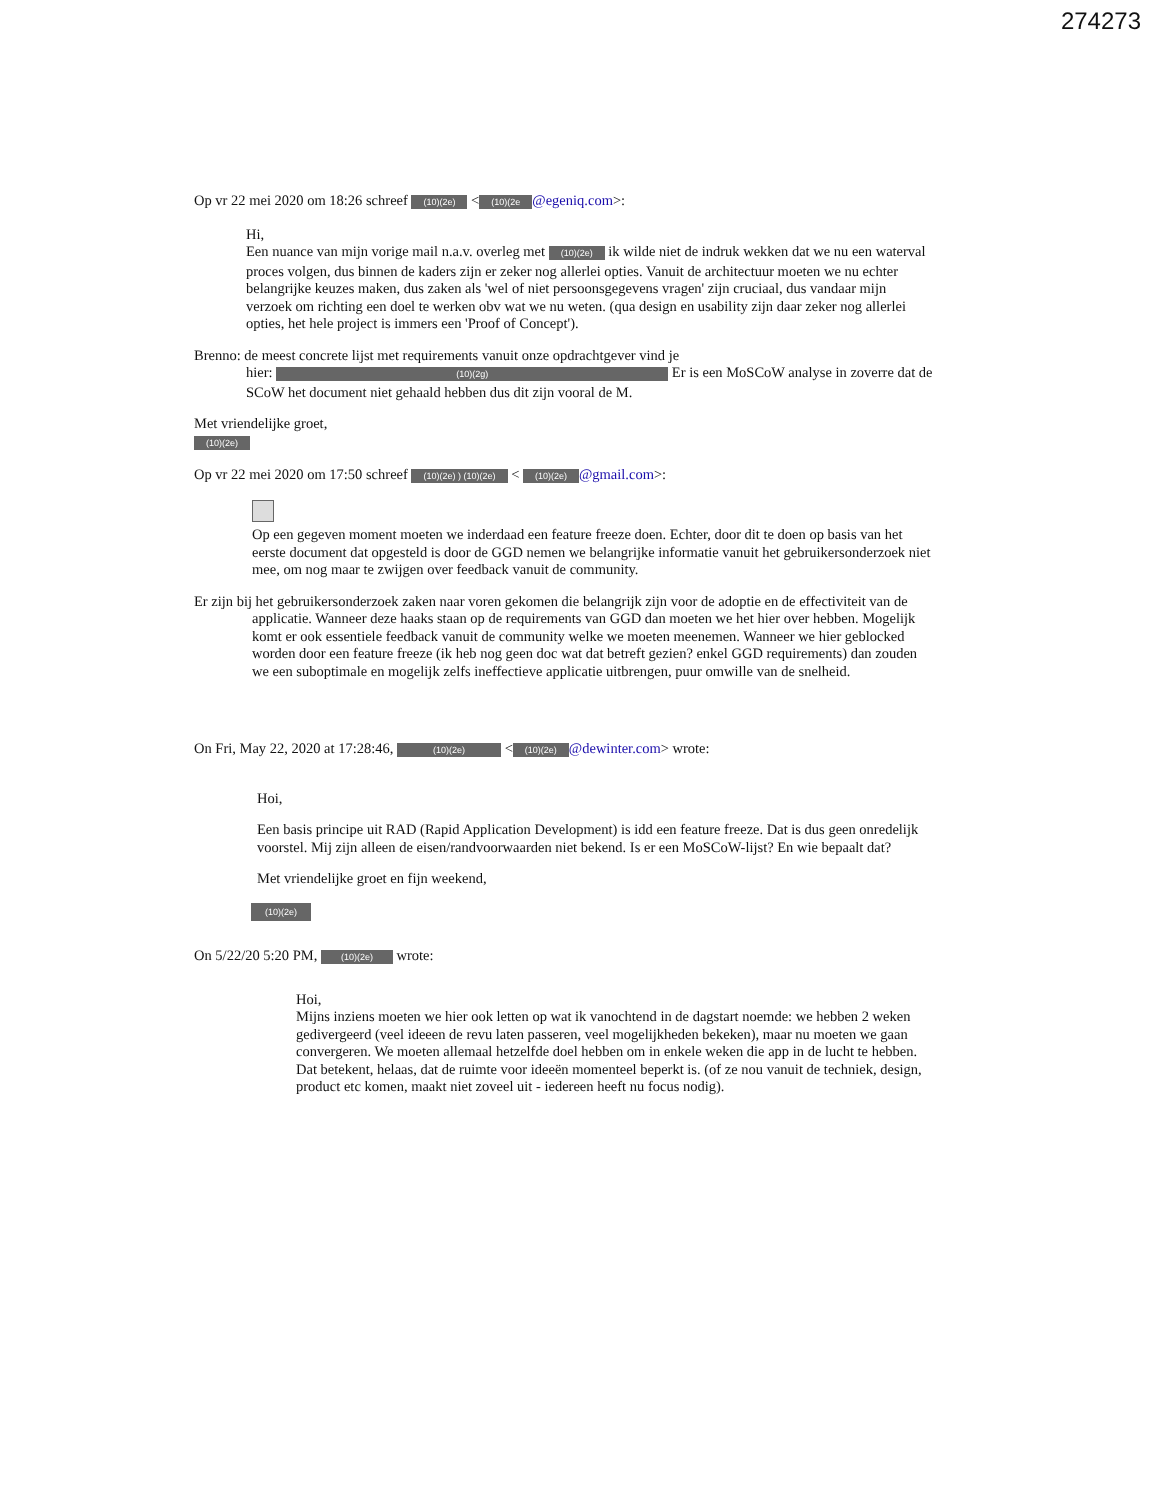274273
Op vr 22 mei 2020 om 18:26 schreef (10)(2e) < (10)(2e @egeniq.com>:
Hi,
Een nuance van mijn vorige mail n.a.v. overleg met (10)(2e) ik wilde niet de indruk wekken dat we nu een waterval proces volgen, dus binnen de kaders zijn er zeker nog allerlei opties. Vanuit de architectuur moeten we nu echter belangrijke keuzes maken, dus zaken als 'wel of niet persoonsgegevens vragen' zijn cruciaal, dus vandaar mijn verzoek om richting een doel te werken obv wat we nu weten. (qua design en usability zijn daar zeker nog allerlei opties, het hele project is immers een 'Proof of Concept').
Brenno: de meest concrete lijst met requirements vanuit onze opdrachtgever vind je
hier: (10)(2g) Er is een MoSCoW analyse in zoverre dat de SCoW het document niet gehaald hebben dus dit zijn vooral de M.
Met vriendelijke groet,
(10)(2e)
Op vr 22 mei 2020 om 17:50 schreef (10)(2e) ) (10)(2e) < (10)(2e) @gmail.com>:
Op een gegeven moment moeten we inderdaad een feature freeze doen. Echter, door dit te doen op basis van het eerste document dat opgesteld is door de GGD nemen we belangrijke informatie vanuit het gebruikersonderzoek niet mee, om nog maar te zwijgen over feedback vanuit de community.
Er zijn bij het gebruikersonderzoek zaken naar voren gekomen die belangrijk zijn voor de adoptie en de effectiviteit van de applicatie. Wanneer deze haaks staan op de requirements van GGD dan moeten we het hier over hebben. Mogelijk komt er ook essentiele feedback vanuit de community welke we moeten meenemen. Wanneer we hier geblocked worden door een feature freeze (ik heb nog geen doc wat dat betreft gezien? enkel GGD requirements) dan zouden we een suboptimale en mogelijk zelfs ineffectieve applicatie uitbrengen, puur omwille van de snelheid.
On Fri, May 22, 2020 at 17:28:46, (10)(2e) < (10)(2e) @dewinter.com> wrote:
Hoi,
Een basis principe uit RAD (Rapid Application Development) is idd een feature freeze. Dat is dus geen onredelijk voorstel. Mij zijn alleen de eisen/randvoorwaarden niet bekend. Is er een MoSCoW-lijst? En wie bepaalt dat?
Met vriendelijke groet en fijn weekend,
(10)(2e)
On 5/22/20 5:20 PM, (10)(2e) wrote:
Hoi,
Mijns inziens moeten we hier ook letten op wat ik vanochtend in de dagstart noemde: we hebben 2 weken gedivergeerd (veel ideeen de revu laten passeren, veel mogelijkheden bekeken), maar nu moeten we gaan convergeren. We moeten allemaal hetzelfde doel hebben om in enkele weken die app in de lucht te hebben. Dat betekent, helaas, dat de ruimte voor ideeën momenteel beperkt is. (of ze nou vanuit de techniek, design, product etc komen, maakt niet zoveel uit - iedereen heeft nu focus nodig).